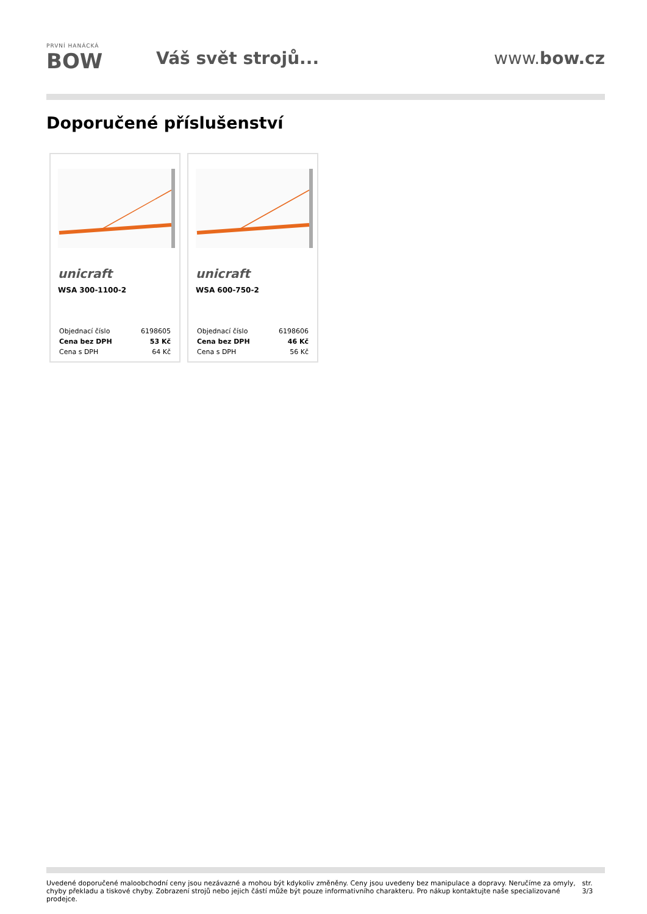PRVNÍ HANÁCKÁ
BOW
Váš svět strojů... www.bow.cz
Doporučené příslušenství
unicraft
WSA 300-1100-2
| Objednací číslo | 6198605 |
| Cena bez DPH | 53 Kč |
| Cena s DPH | 64 Kč |
unicraft
WSA 600-750-2
| Objednací číslo | 6198606 |
| Cena bez DPH | 46 Kč |
| Cena s DPH | 56 Kč |
Uvedené doporučené maloobchodní ceny jsou nezávazné a mohou být kdykoliv změněny. Ceny jsou uvedeny bez manipulace a dopravy. Neručíme za omyly,
chyby překladu a tiskové chyby. Zobrazení strojů nebo jejich částí může být pouze informativního charakteru. Pro nákup kontaktujte naše specializované prodejce.
str. 3/3